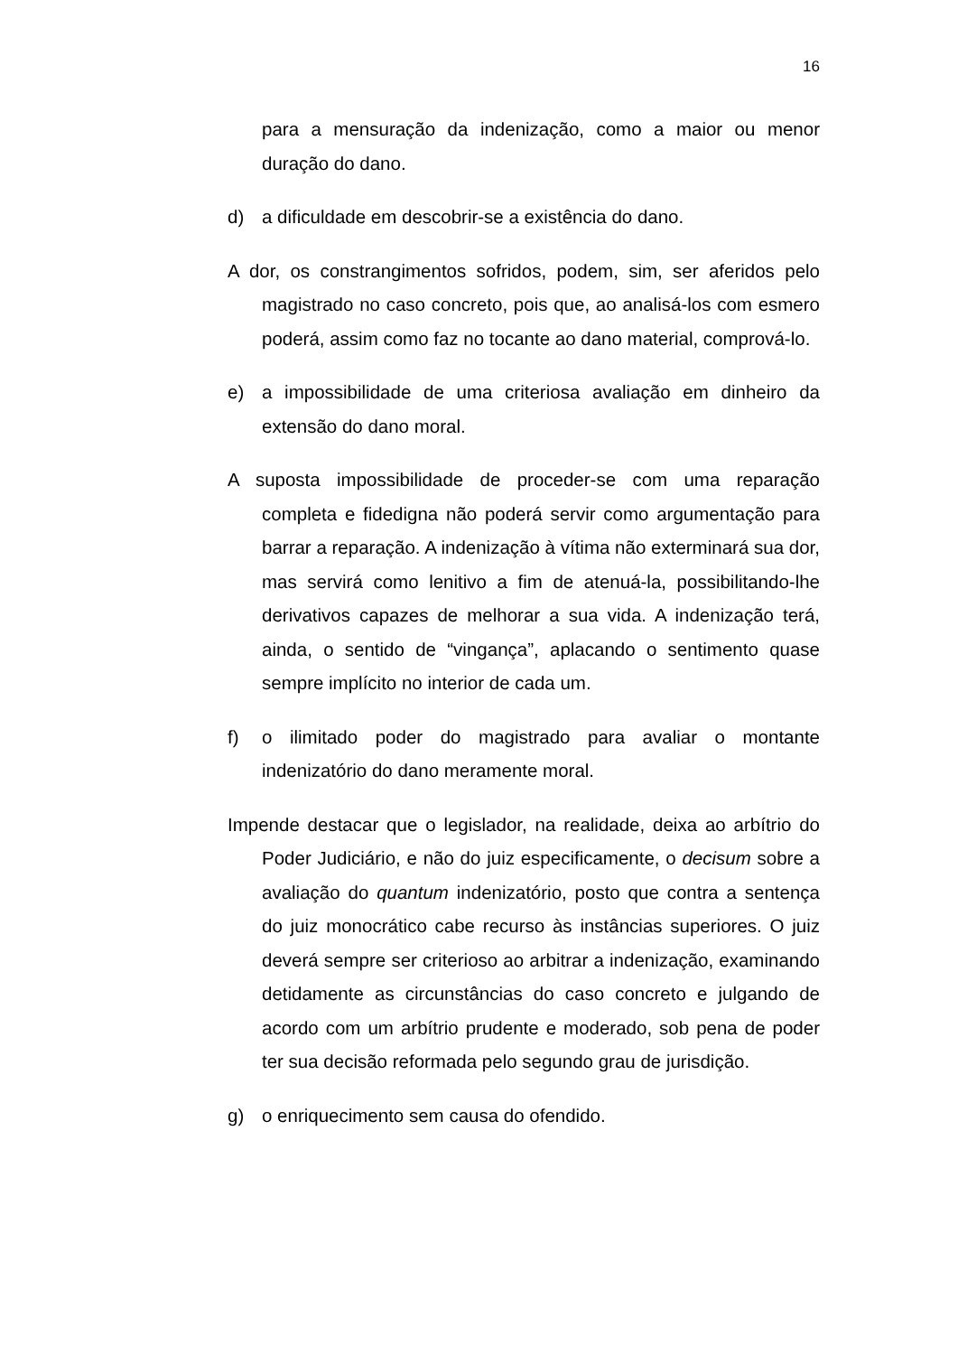16
para a mensuração da indenização, como a maior ou menor duração do dano.
d) a dificuldade em descobrir-se a existência do dano.
A dor, os constrangimentos sofridos, podem, sim, ser aferidos pelo magistrado no caso concreto, pois que, ao analisá-los com esmero poderá, assim como faz no tocante ao dano material, comprová-lo.
e) a impossibilidade de uma criteriosa avaliação em dinheiro da extensão do dano moral.
A suposta impossibilidade de proceder-se com uma reparação completa e fidedigna não poderá servir como argumentação para barrar a reparação. A indenização à vítima não exterminará sua dor, mas servirá como lenitivo a fim de atenuá-la, possibilitando-lhe derivativos capazes de melhorar a sua vida. A indenização terá, ainda, o sentido de “vingança”, aplacando o sentimento quase sempre implícito no interior de cada um.
f) o ilimitado poder do magistrado para avaliar o montante indenizatório do dano meramente moral.
Impende destacar que o legislador, na realidade, deixa ao arbítrio do Poder Judiciário, e não do juiz especificamente, o decisum sobre a avaliação do quantum indenizatório, posto que contra a sentença do juiz monocrático cabe recurso às instâncias superiores. O juiz deverá sempre ser criterioso ao arbitrar a indenização, examinando detidamente as circunstâncias do caso concreto e julgando de acordo com um arbítrio prudente e moderado, sob pena de poder ter sua decisão reformada pelo segundo grau de jurisdição.
g) o enriquecimento sem causa do ofendido.